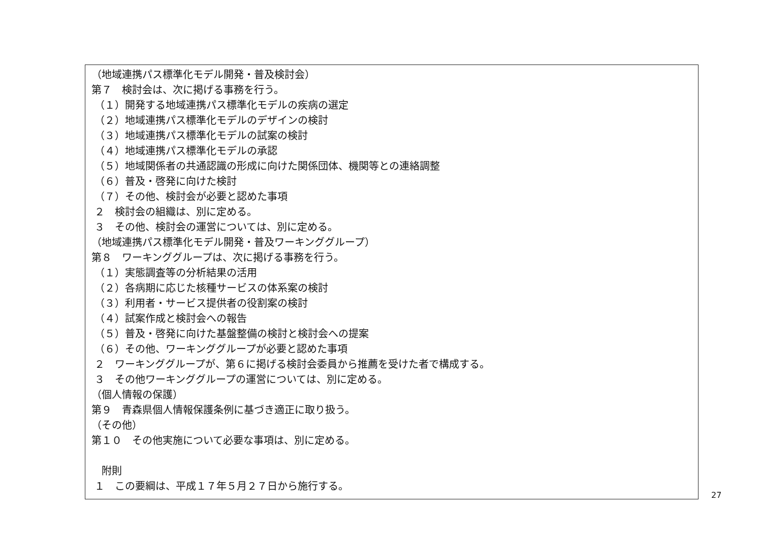（地域連携パス標準化モデル開発・普及検討会）
第７　検討会は、次に掲げる事務を行う。
（１）開発する地域連携パス標準化モデルの疾病の選定
（２）地域連携パス標準化モデルのデザインの検討
（３）地域連携パス標準化モデルの試案の検討
（４）地域連携パス標準化モデルの承認
（５）地域関係者の共通認識の形成に向けた関係団体、機関等との連絡調整
（６）普及・啓発に向けた検討
（７）その他、検討会が必要と認めた事項
２　検討会の組織は、別に定める。
３　その他、検討会の運営については、別に定める。
（地域連携パス標準化モデル開発・普及ワーキンググループ）
第８　ワーキンググループは、次に掲げる事務を行う。
（１）実態調査等の分析結果の活用
（２）各病期に応じた核種サービスの体系案の検討
（３）利用者・サービス提供者の役割案の検討
（４）試案作成と検討会への報告
（５）普及・啓発に向けた基盤整備の検討と検討会への提案
（６）その他、ワーキンググループが必要と認めた事項
２　ワーキンググループが、第６に掲げる検討会委員から推薦を受けた者で構成する。
３　その他ワーキンググループの運営については、別に定める。
（個人情報の保護）
第９　青森県個人情報保護条例に基づき適正に取り扱う。
（その他）
第１０　その他実施について必要な事項は、別に定める。
　附則
１　この要綱は、平成１７年５月２７日から施行する。
27